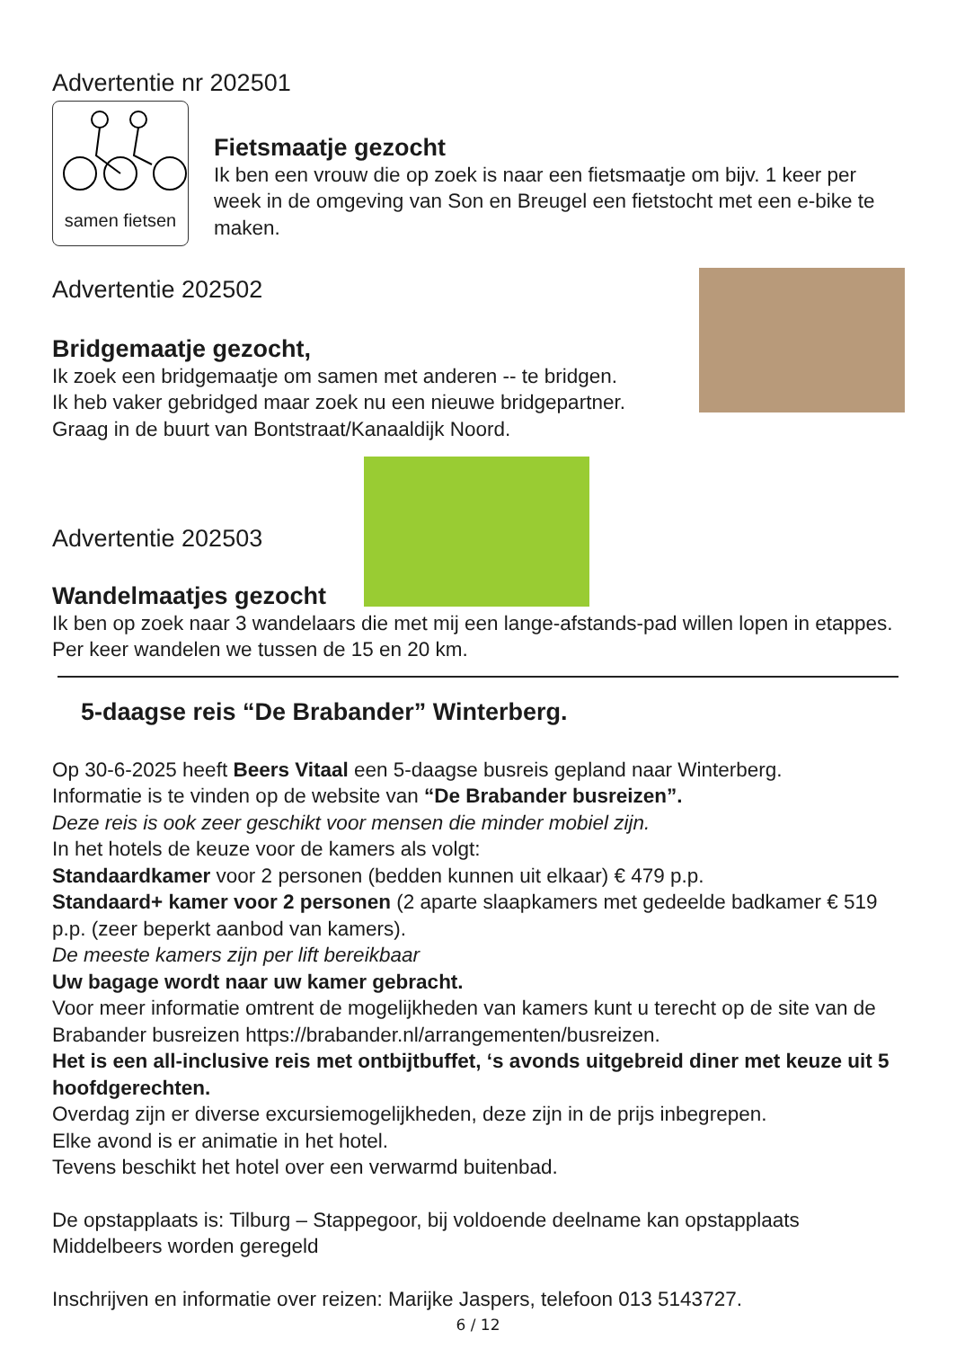Advertentie nr 202501
samen fietsen
Fietsmaatje gezocht
Ik ben een vrouw die op zoek is naar een fietsmaatje om bijv. 1 keer per week in de omgeving van Son en Breugel een fietstocht met een e-bike te maken.
Advertentie 202502
Bridgemaatje gezocht,
Ik zoek een bridgemaatje om samen met anderen -- te bridgen.
Ik heb vaker gebridged maar zoek nu een nieuwe bridgepartner.
Graag in de buurt van Bontstraat/Kanaaldijk Noord.
Advertentie 202503
Wandelmaatjes gezocht
Ik ben op zoek naar 3 wandelaars die met mij een lange-afstands-pad willen lopen in etappes. Per keer wandelen we tussen de 15 en 20 km.
5-daagse reis “De Brabander” Winterberg.
Op 30-6-2025 heeft Beers Vitaal een 5-daagse busreis gepland naar Winterberg.
Informatie is te vinden op de website van “De Brabander busreizen”.
Deze reis is ook zeer geschikt voor mensen die minder mobiel zijn.
In het hotels de keuze voor de kamers als volgt:
Standaardkamer voor 2 personen (bedden kunnen uit elkaar) € 479 p.p.
Standaard+ kamer voor 2 personen (2 aparte slaapkamers met gedeelde badkamer € 519 p.p. (zeer beperkt aanbod van kamers).
De meeste kamers zijn per lift bereikbaar
Uw bagage wordt naar uw kamer gebracht.
Voor meer informatie omtrent de mogelijkheden van kamers kunt u terecht op de site van de Brabander busreizen https://brabander.nl/arrangementen/busreizen.
Het is een all-inclusive reis met ontbijtbuffet, ‘s avonds uitgebreid diner met keuze uit 5 hoofdgerechten.
Overdag zijn er diverse excursiemogelijkheden, deze zijn in de prijs inbegrepen.
Elke avond is er animatie in het hotel.
Tevens beschikt het hotel over een verwarmd buitenbad.
De opstapplaats is: Tilburg – Stappegoor, bij voldoende deelname kan opstapplaats Middelbeers worden geregeld
Inschrijven en informatie over reizen: Marijke Jaspers, telefoon 013 5143727.
6 / 12